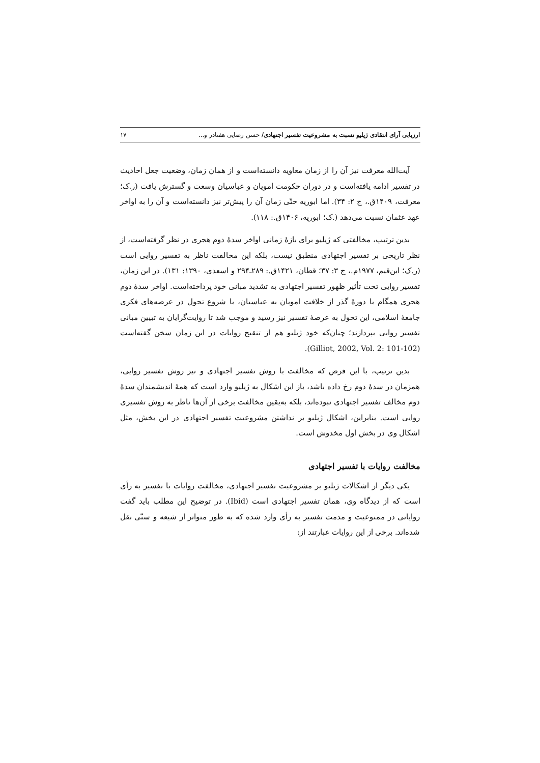ارزیابی آرای انتقادی ژیلیو نسبت به مشروعیت تفسیر اجتهادی/ حسن رضایی هفتادر و... ۱۷
آیت‌الله معرفت نیز آن را از زمان معاویه دانسته‌است و از همان زمان، وضعیت جعل احادیث در تفسیر ادامه یافته‌است و در دوران حکومت امویان و عباسیان وسعت و گسترش یافت (ر.ک؛ معرفت، ۱۴۰۹ق.، ج ۲: ۳۴). اما ابوریه حتّی زمان آن را پیش‌تر نیز دانسته‌است و آن را به اواخر عهد عثمان نسبت می‌دهد (.ک؛ ابوریه، ۱۴۰۶ق.: ۱۱۸).
بدین ترتیب، مخالفتی که ژیلیو برای بازهٔ زمانی اواخر سدهٔ دوم هجری در نظر گرفته‌است، از نظر تاریخی بر تفسیر اجتهادی منطبق نیست، بلکه این مخالفت ناظر به تفسیر روایی است (ر.ک؛ ابن‌قیم، ۱۹۷۷م.، ج ۳: ۳۷؛ قطان، ۱۴۲۱ق.: ۲۸۹ـ۲۹۴ و اسعدی، ۱۳۹۰: ۱۳۱). در این زمان، تفسیر روایی تحت تأثیر ظهور تفسیر اجتهادی به تشدید مبانی خود پرداخته‌است. اواخر سدهٔ دوم هجری همگام با دورهٔ گذر از خلافت امویان به عباسیان، با شروع تحول در عرصه‌های فکری جامعهٔ اسلامی، این تحول به عرصهٔ تفسیر نیز رسید و موجب شد تا روایت‌گرایان به تبیین مبانی تفسیر روایی بپردازند؛ چنان‌که خود ژیلیو هم از تنقیح روایات در این زمان سخن گفته‌است (Gilliot, 2002, Vol. 2: 101-102).
بدین ترتیب، با این فرض که مخالفت با روش تفسیر اجتهادی و نیز روش تفسیر روایی، همزمان در سدهٔ دوم رخ داده باشد، باز این اشکال به ژیلیو وارد است که همهٔ اندیشمندان سدهٔ دوم مخالف تفسیر اجتهادی نبوده‌اند، بلکه به‌یقین مخالفت برخی از آن‌ها ناظر به روش تفسیری روایی است. بنابراین، اشکال ژیلیو بر نداشتن مشروعیت تفسیر اجتهادی در این بخش، مثل اشکال وی در بخش اول مخدوش است.
مخالفت روایات با تفسیر اجتهادی
یکی دیگر از اشکالات ژیلیو بر مشروعیت تفسیر اجتهادی، مخالفت روایات با تفسیر به رأی است که از دیدگاه وی، همان تفسیر اجتهادی است (Ibid). در توضیح این مطلب باید گفت روایاتی در ممنوعیت و مذمت تفسیر به رأی وارد شده که به طور متواتر از شیعه و سنّی نقل شده‌اند. برخی از این روایات عبارتند از: